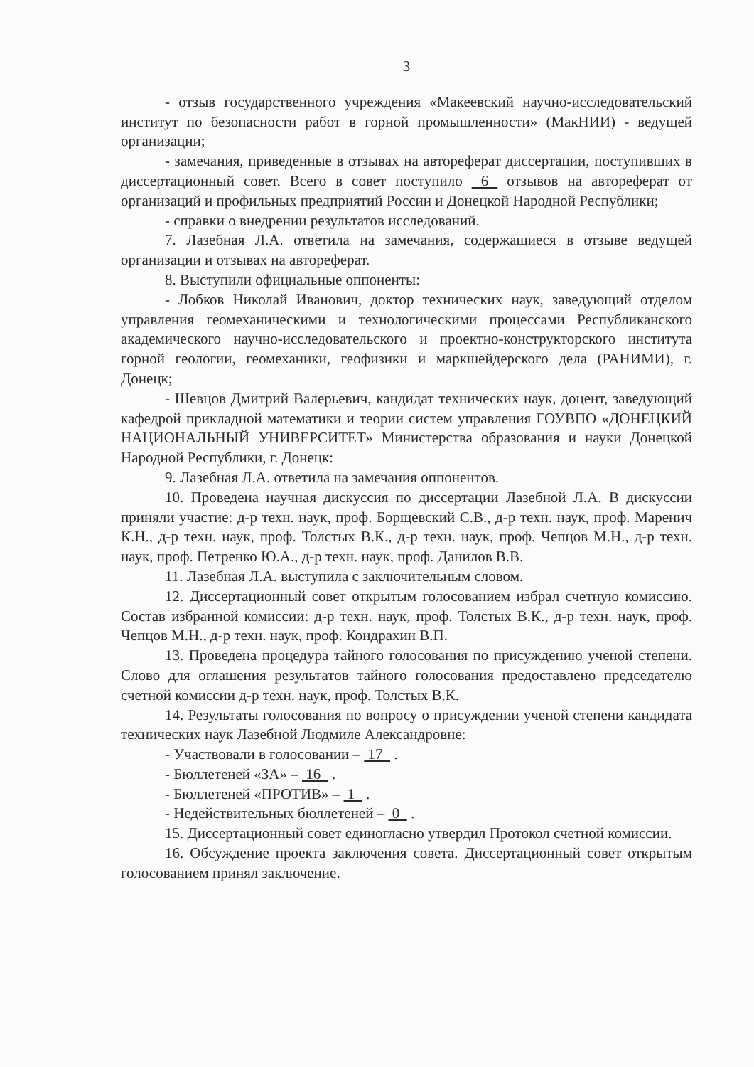3
- отзыв государственного учреждения «Макеевский научно-исследовательский институт по безопасности работ в горной промышленности» (МакНИИ) - ведущей организации;
- замечания, приведенные в отзывах на автореферат диссертации, поступивших в диссертационный совет. Всего в совет поступило 6 отзывов на автореферат от организаций и профильных предприятий России и Донецкой Народной Республики;
- справки о внедрении результатов исследований.
7. Лазебная Л.А. ответила на замечания, содержащиеся в отзыве ведущей организации и отзывах на автореферат.
8. Выступили официальные оппоненты:
- Лобков Николай Иванович, доктор технических наук, заведующий отделом управления геомеханическими и технологическими процессами Республиканского академического научно-исследовательского и проектно-конструкторского института горной геологии, геомеханики, геофизики и маркшейдерского дела (РАНИМИ), г. Донецк;
- Шевцов Дмитрий Валерьевич, кандидат технических наук, доцент, заведующий кафедрой прикладной математики и теории систем управления ГОУВПО «ДОНЕЦКИЙ НАЦИОНАЛЬНЫЙ УНИВЕРСИТЕТ» Министерства образования и науки Донецкой Народной Республики, г. Донецк:
9. Лазебная Л.А. ответила на замечания оппонентов.
10. Проведена научная дискуссия по диссертации Лазебной Л.А. В дискуссии приняли участие: д-р техн. наук, проф. Борщевский С.В., д-р техн. наук, проф. Маренич К.Н., д-р техн. наук, проф. Толстых В.К., д-р техн. наук, проф. Чепцов М.Н., д-р техн. наук, проф. Петренко Ю.А., д-р техн. наук, проф. Данилов В.В.
11. Лазебная Л.А. выступила с заключительным словом.
12. Диссертационный совет открытым голосованием избрал счетную комиссию. Состав избранной комиссии: д-р техн. наук, проф. Толстых В.К., д-р техн. наук, проф. Чепцов М.Н., д-р техн. наук, проф. Кондрахин В.П.
13. Проведена процедура тайного голосования по присуждению ученой степени. Слово для оглашения результатов тайного голосования предоставлено председателю счетной комиссии д-р техн. наук, проф. Толстых В.К.
14. Результаты голосования по вопросу о присуждении ученой степени кандидата технических наук Лазебной Людмиле Александровне:
- Участвовали в голосовании – 17 .
- Бюллетеней «ЗА» – 16 .
- Бюллетеней «ПРОТИВ» – 1 .
- Недействительных бюллетеней – 0 .
15. Диссертационный совет единогласно утвердил Протокол счетной комиссии.
16. Обсуждение проекта заключения совета. Диссертационный совет открытым голосованием принял заключение.